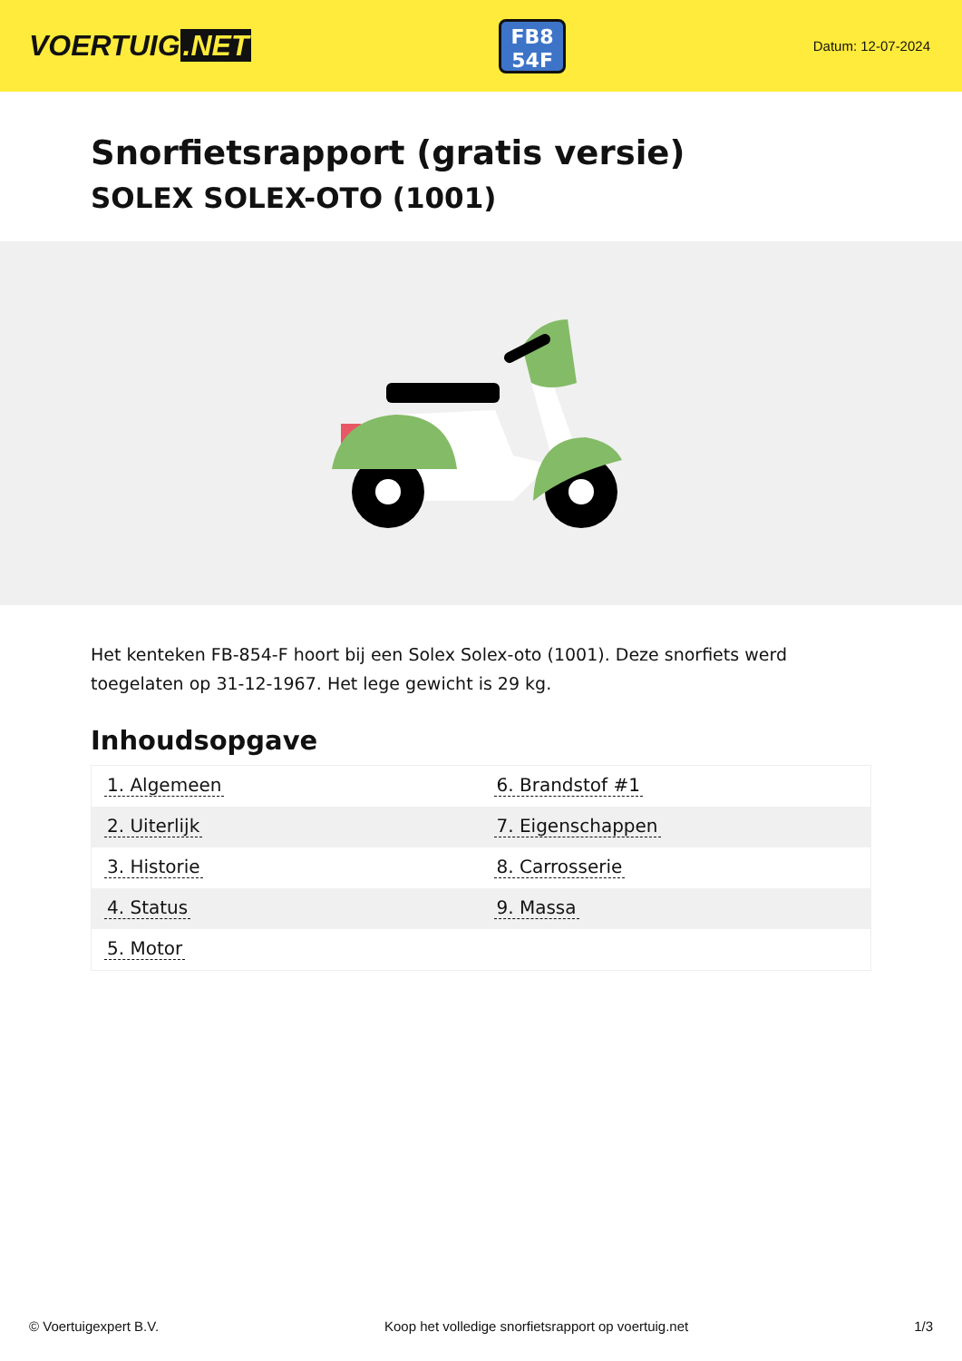VOERTUIG.NET
FB8
54F
Datum: 12-07-2024
Snorfietsrapport (gratis versie)
SOLEX SOLEX-OTO (1001)
Het kenteken FB-854-F hoort bij een Solex Solex-oto (1001). Deze snorfiets werd toegelaten op 31-12-1967. Het lege gewicht is 29 kg.
Inhoudsopgave
| 1. Algemeen | 6. Brandstof #1 |
| 2. Uiterlijk | 7. Eigenschappen |
| 3. Historie | 8. Carrosserie |
| 4. Status | 9. Massa |
| 5. Motor | |
© Voertuigexpert B.V. Koop het volledige snorfietsrapport op voertuig.net 1/3